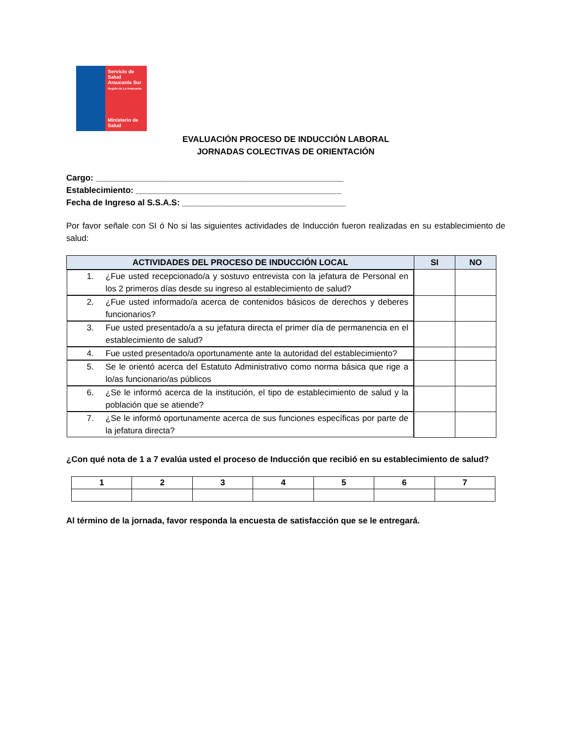Servicio de Salud Araucanía Sur
Región de La Araucanía
Ministerio de Salud
EVALUACIÓN PROCESO DE INDUCCIÓN LABORAL
JORNADAS COLECTIVAS DE ORIENTACIÓN
Cargo: _____________________________________________________
Establecimiento: ____________________________________________
Fecha de Ingreso al S.S.A.S: ___________________________________
Por favor señale con SI ó No si las siguientes actividades de Inducción fueron realizadas en su establecimiento de salud:
| ACTIVIDADES DEL PROCESO DE INDUCCIÓN LOCAL | SI | NO |
| --- | --- | --- |
| 1. ¿Fue usted recepcionado/a y sostuvo entrevista con la jefatura de Personal en los 2 primeros días desde su ingreso al establecimiento de salud? | | |
| 2. ¿Fue usted informado/a acerca de contenidos básicos de derechos y deberes funcionarios? | | |
| 3. Fue usted presentado/a a su jefatura directa el primer día de permanencia en el establecimiento de salud? | | |
| 4. Fue usted presentado/a oportunamente ante la autoridad del establecimiento? | | |
| 5. Se le orientó acerca del Estatuto Administrativo como norma básica que rige a lo/as funcionario/as públicos | | |
| 6. ¿Se le informó acerca de la institución, el tipo de establecimiento de salud y la población que se atiende? | | |
| 7. ¿Se le informó oportunamente acerca de sus funciones específicas por parte de la jefatura directa? | | |
¿Con qué nota de 1 a 7 evalúa usted el proceso de Inducción que recibió en su establecimiento de salud?
| 1 | 2 | 3 | 4 | 5 | 6 | 7 |
Al término de la jornada, favor responda la encuesta de satisfacción que se le entregará.